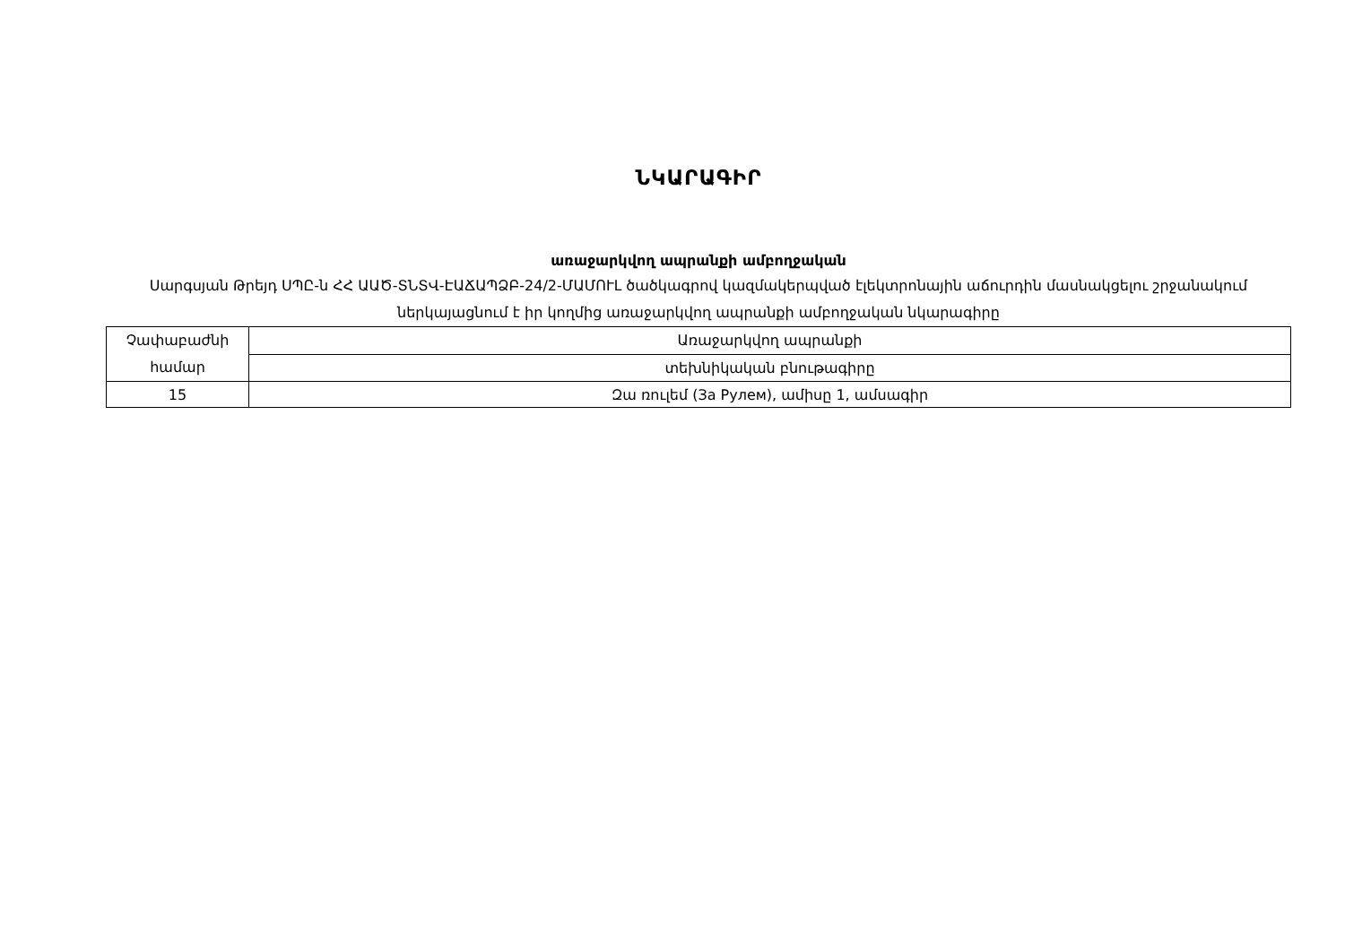ՆԿԱՐԱԳԻՐ
առաջարկվող ապրանքի ամբողջական
Սարգսյան Թրեյդ ՍՊԸ-ն ՀՀ ԱԱԾ-ՏՆՏՎ-ԷԱՃԱՊՁԲ-24/2-ՄԱՄՈՒԼ ծածկագրով կազմակերպված էլեկտրոնային աճուրդին մասնակցելու շրջանակում ներկայացնում է իր կողմից առաջարկվող ապրանքի ամբողջական նկարագիրը
| Չափաբաժնի համար | Առաջարկվող ապրանքի |
| --- | --- |
| | տեխնիկական բնութագիրը |
| 15 | Զա ռուլեմ (За Рулем), ամիսը 1, ամսագիր |